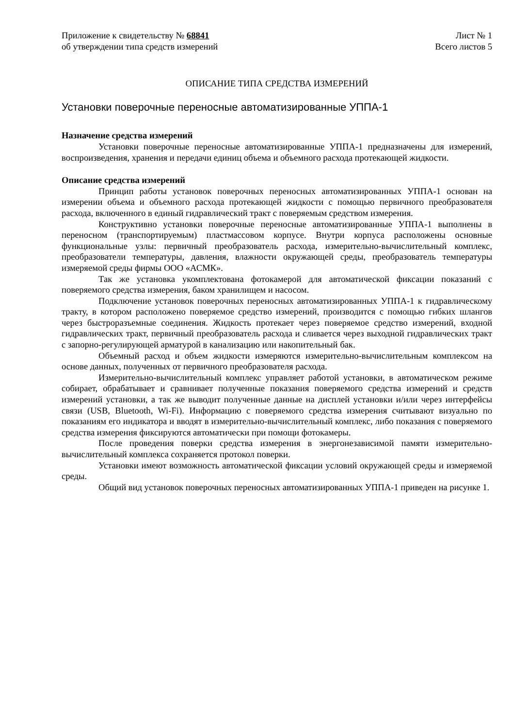Приложение к свидетельству № 68841
об утверждении типа средств измерений
Лист № 1
Всего листов 5
ОПИСАНИЕ ТИПА СРЕДСТВА ИЗМЕРЕНИЙ
Установки поверочные переносные автоматизированные УППА-1
Назначение средства измерений
Установки поверочные переносные автоматизированные УППА-1 предназначены для измерений, воспроизведения, хранения и передачи единиц объема и объемного расхода протекающей жидкости.
Описание средства измерений
Принцип работы установок поверочных переносных автоматизированных УППА-1 основан на измерении объема и объемного расхода протекающей жидкости с помощью первичного преобразователя расхода, включенного в единый гидравлический тракт с поверяемым средством измерения.
Конструктивно установки поверочные переносные автоматизированные УППА-1 выполнены в переносном (транспортируемым) пластмассовом корпусе. Внутри корпуса расположены основные функциональные узлы: первичный преобразователь расхода, измерительно-вычислительный комплекс, преобразователи температуры, давления, влажности окружающей среды, преобразователь температуры измеряемой среды фирмы ООО «АСМК».
Так же установка укомплектована фотокамерой для автоматической фиксации показаний с поверяемого средства измерения, баком хранилищем и насосом.
Подключение установок поверочных переносных автоматизированных УППА-1 к гидравлическому тракту, в котором расположено поверяемое средство измерений, производится с помощью гибких шлангов через быстроразъемные соединения. Жидкость протекает через поверяемое средство измерений, входной гидравлических тракт, первичный преобразователь расхода и сливается через выходной гидравлических тракт с запорно-регулирующей арматурой в канализацию или накопительный бак.
Объемный расход и объем жидкости измеряются измерительно-вычислительным комплексом на основе данных, полученных от первичного преобразователя расхода.
Измерительно-вычислительный комплекс управляет работой установки, в автоматическом режиме собирает, обрабатывает и сравнивает полученные показания поверяемого средства измерений и средств измерений установки, а так же выводит полученные данные на дисплей установки и/или через интерфейсы связи (USB, Bluetooth, Wi-Fi). Информацию с поверяемого средства измерения считывают визуально по показаниям его индикатора и вводят в измерительно-вычислительный комплекс, либо показания с поверяемого средства измерения фиксируются автоматически при помощи фотокамеры.
После проведения поверки средства измерения в энергонезависимой памяти измерительно-вычислительный комплекса сохраняется протокол поверки.
Установки имеют возможность автоматической фиксации условий окружающей среды и измеряемой среды.
Общий вид установок поверочных переносных автоматизированных УППА-1 приведен на рисунке 1.